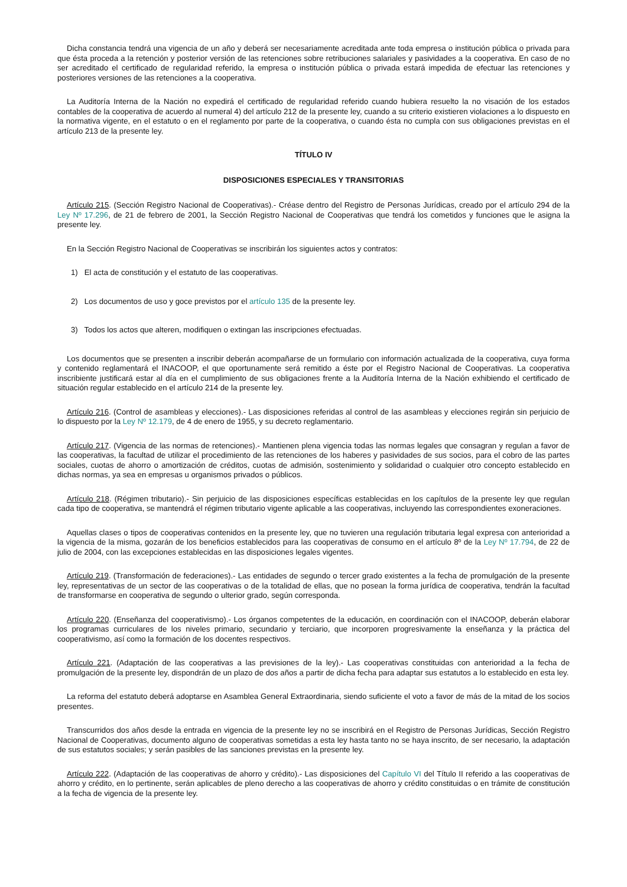Dicha constancia tendrá una vigencia de un año y deberá ser necesariamente acreditada ante toda empresa o institución pública o privada para que ésta proceda a la retención y posterior versión de las retenciones sobre retribuciones salariales y pasividades a la cooperativa. En caso de no ser acreditado el certificado de regularidad referido, la empresa o institución pública o privada estará impedida de efectuar las retenciones y posteriores versiones de las retenciones a la cooperativa.
La Auditoría Interna de la Nación no expedirá el certificado de regularidad referido cuando hubiera resuelto la no visación de los estados contables de la cooperativa de acuerdo al numeral 4) del artículo 212 de la presente ley, cuando a su criterio existieren violaciones a lo dispuesto en la normativa vigente, en el estatuto o en el reglamento por parte de la cooperativa, o cuando ésta no cumpla con sus obligaciones previstas en el artículo 213 de la presente ley.
TÍTULO IV
DISPOSICIONES ESPECIALES Y TRANSITORIAS
Artículo 215. (Sección Registro Nacional de Cooperativas).- Créase dentro del Registro de Personas Jurídicas, creado por el artículo 294 de la Ley Nº 17.296, de 21 de febrero de 2001, la Sección Registro Nacional de Cooperativas que tendrá los cometidos y funciones que le asigna la presente ley.
En la Sección Registro Nacional de Cooperativas se inscribirán los siguientes actos y contratos:
1) El acta de constitución y el estatuto de las cooperativas.
2) Los documentos de uso y goce previstos por el artículo 135 de la presente ley.
3) Todos los actos que alteren, modifiquen o extingan las inscripciones efectuadas.
Los documentos que se presenten a inscribir deberán acompañarse de un formulario con información actualizada de la cooperativa, cuya forma y contenido reglamentará el INACOOP, el que oportunamente será remitido a éste por el Registro Nacional de Cooperativas. La cooperativa inscribiente justificará estar al día en el cumplimiento de sus obligaciones frente a la Auditoría Interna de la Nación exhibiendo el certificado de situación regular establecido en el artículo 214 de la presente ley.
Artículo 216. (Control de asambleas y elecciones).- Las disposiciones referidas al control de las asambleas y elecciones regirán sin perjuicio de lo dispuesto por la Ley Nº 12.179, de 4 de enero de 1955, y su decreto reglamentario.
Artículo 217. (Vigencia de las normas de retenciones).- Mantienen plena vigencia todas las normas legales que consagran y regulan a favor de las cooperativas, la facultad de utilizar el procedimiento de las retenciones de los haberes y pasividades de sus socios, para el cobro de las partes sociales, cuotas de ahorro o amortización de créditos, cuotas de admisión, sostenimiento y solidaridad o cualquier otro concepto establecido en dichas normas, ya sea en empresas u organismos privados o públicos.
Artículo 218. (Régimen tributario).- Sin perjuicio de las disposiciones específicas establecidas en los capítulos de la presente ley que regulan cada tipo de cooperativa, se mantendrá el régimen tributario vigente aplicable a las cooperativas, incluyendo las correspondientes exoneraciones.
Aquellas clases o tipos de cooperativas contenidos en la presente ley, que no tuvieren una regulación tributaria legal expresa con anterioridad a la vigencia de la misma, gozarán de los beneficios establecidos para las cooperativas de consumo en el artículo 8º de la Ley Nº 17.794, de 22 de julio de 2004, con las excepciones establecidas en las disposiciones legales vigentes.
Artículo 219. (Transformación de federaciones).- Las entidades de segundo o tercer grado existentes a la fecha de promulgación de la presente ley, representativas de un sector de las cooperativas o de la totalidad de ellas, que no posean la forma jurídica de cooperativa, tendrán la facultad de transformarse en cooperativa de segundo o ulterior grado, según corresponda.
Artículo 220. (Enseñanza del cooperativismo).- Los órganos competentes de la educación, en coordinación con el INACOOP, deberán elaborar los programas curriculares de los niveles primario, secundario y terciario, que incorporen progresivamente la enseñanza y la práctica del cooperativismo, así como la formación de los docentes respectivos.
Artículo 221. (Adaptación de las cooperativas a las previsiones de la ley).- Las cooperativas constituidas con anterioridad a la fecha de promulgación de la presente ley, dispondrán de un plazo de dos años a partir de dicha fecha para adaptar sus estatutos a lo establecido en esta ley.
La reforma del estatuto deberá adoptarse en Asamblea General Extraordinaria, siendo suficiente el voto a favor de más de la mitad de los socios presentes.
Transcurridos dos años desde la entrada en vigencia de la presente ley no se inscribirá en el Registro de Personas Jurídicas, Sección Registro Nacional de Cooperativas, documento alguno de cooperativas sometidas a esta ley hasta tanto no se haya inscrito, de ser necesario, la adaptación de sus estatutos sociales; y serán pasibles de las sanciones previstas en la presente ley.
Artículo 222. (Adaptación de las cooperativas de ahorro y crédito).- Las disposiciones del Capítulo VI del Título II referido a las cooperativas de ahorro y crédito, en lo pertinente, serán aplicables de pleno derecho a las cooperativas de ahorro y crédito constituidas o en trámite de constitución a la fecha de vigencia de la presente ley.